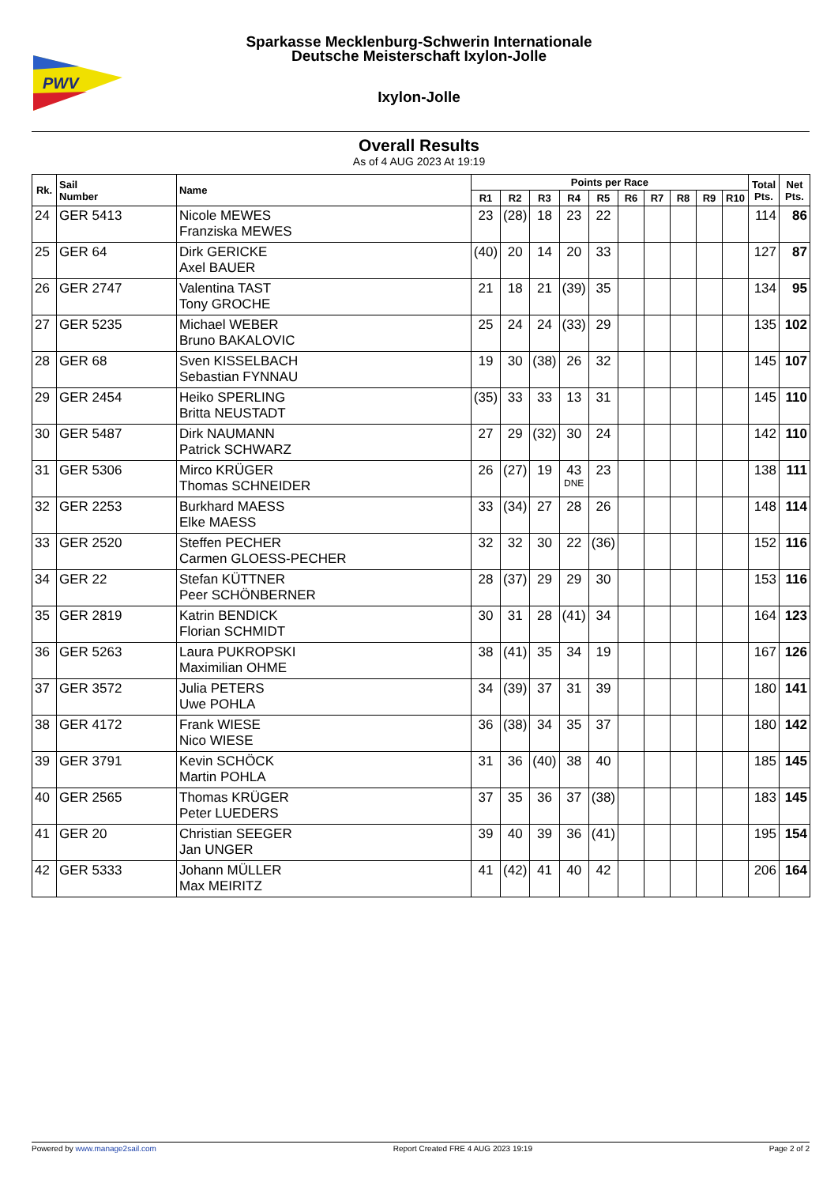PWV
Sparkasse Mecklenburg-Schwerin Internationale
Deutsche Meisterschaft Ixylon-Jolle
Ixylon-Jolle
Overall Results
As of 4 AUG 2023 At 19:19
| Rk. | Sail Number | Name | Points per Race | | | | | | | | | | Total Pts. | Net Pts. |
| --- | --- | --- | --- | --- | --- | --- | --- | --- | --- | --- | --- | --- | --- | --- |
| | | | R1 | R2 | R3 | R4 | R5 | R6 | R7 | R8 | R9 | R10 | | |
| 24 | GER 5413 | Nicole MEWES Franziska MEWES | 23 | (28) | 18 | 23 | 22 | | | | | | 114 | 86 |
| 25 | GER 64 | Dirk GERICKE Axel BAUER | (40) | 20 | 14 | 20 | 33 | | | | | | 127 | 87 |
| 26 | GER 2747 | Valentina TAST Tony GROCHE | 21 | 18 | 21 | (39) | 35 | | | | | | 134 | 95 |
| 27 | GER 5235 | Michael WEBER Bruno BAKALOVIC | 25 | 24 | 24 | (33) | 29 | | | | | | 135 | 102 |
| 28 | GER 68 | Sven KISSELBACH Sebastian FYNNAU | 19 | 30 | (38) | 26 | 32 | | | | | | 145 | 107 |
| 29 | GER 2454 | Heiko SPERLING Britta NEUSTADT | (35) | 33 | 33 | 13 | 31 | | | | | | 145 | 110 |
| 30 | GER 5487 | Dirk NAUMANN Patrick SCHWARZ | 27 | 29 | (32) | 30 | 24 | | | | | | 142 | 110 |
| 31 | GER 5306 | Mirco KRÜGER Thomas SCHNEIDER | 26 | (27) | 19 | 43 DNE | 23 | | | | | | 138 | 111 |
| 32 | GER 2253 | Burkhard MAESS Elke MAESS | 33 | (34) | 27 | 28 | 26 | | | | | | 148 | 114 |
| 33 | GER 2520 | Steffen PECHER Carmen GLOESS-PECHER | 32 | 32 | 30 | 22 | (36) | | | | | | 152 | 116 |
| 34 | GER 22 | Stefan KÜTTNER Peer SCHÖNBERNER | 28 | (37) | 29 | 29 | 30 | | | | | | 153 | 116 |
| 35 | GER 2819 | Katrin BENDICK Florian SCHMIDT | 30 | 31 | 28 | (41) | 34 | | | | | | 164 | 123 |
| 36 | GER 5263 | Laura PUKROPSKI Maximilian OHME | 38 | (41) | 35 | 34 | 19 | | | | | | 167 | 126 |
| 37 | GER 3572 | Julia PETERS Uwe POHLA | 34 | (39) | 37 | 31 | 39 | | | | | | 180 | 141 |
| 38 | GER 4172 | Frank WIESE Nico WIESE | 36 | (38) | 34 | 35 | 37 | | | | | | 180 | 142 |
| 39 | GER 3791 | Kevin SCHÖCK Martin POHLA | 31 | 36 | (40) | 38 | 40 | | | | | | 185 | 145 |
| 40 | GER 2565 | Thomas KRÜGER Peter LUEDERS | 37 | 35 | 36 | 37 | (38) | | | | | | 183 | 145 |
| 41 | GER 20 | Christian SEEGER Jan UNGER | 39 | 40 | 39 | 36 | (41) | | | | | | 195 | 154 |
| 42 | GER 5333 | Johann MÜLLER Max MEIRITZ | 41 | (42) | 41 | 40 | 42 | | | | | | 206 | 164 |
Powered by www.manage2sail.com Report Created FRE 4 AUG 2023 19:19 Page 2 of 2